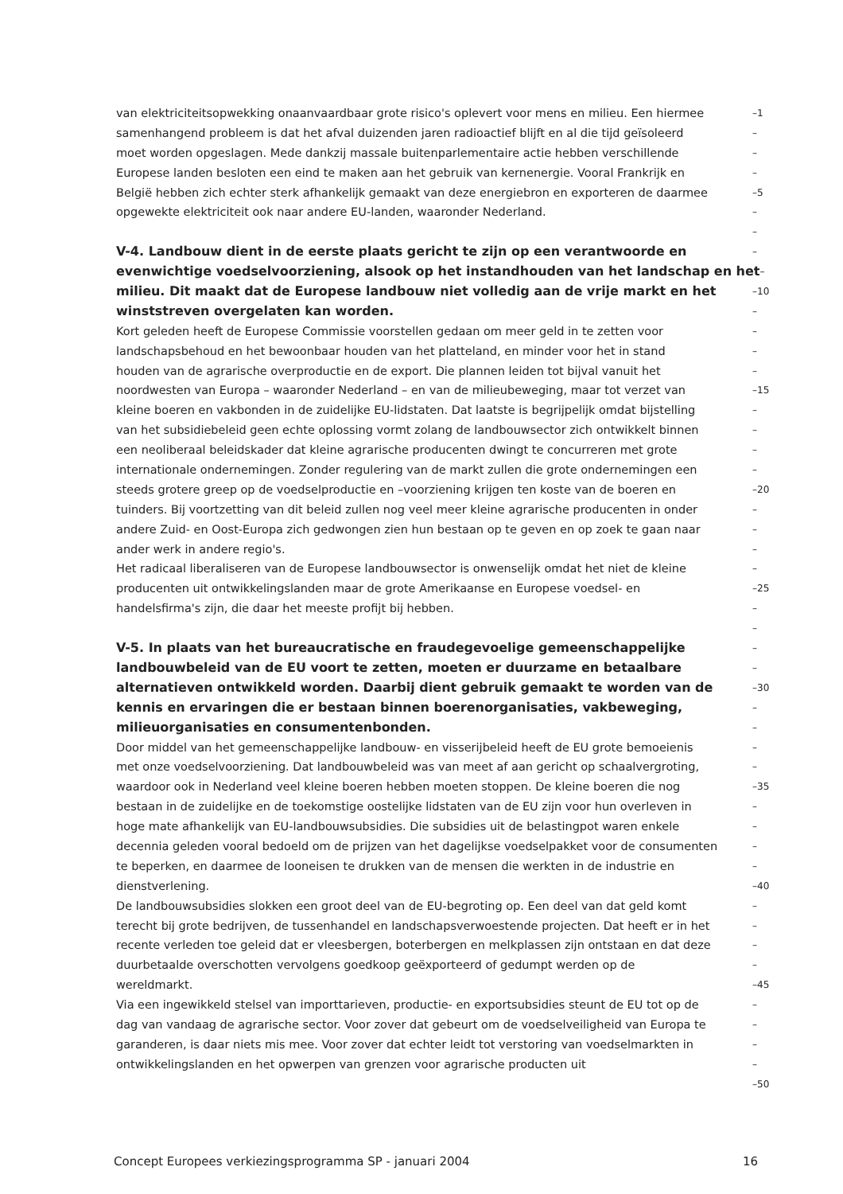van elektriciteitsopwekking onaanvaardbaar grote risico's oplevert voor mens en milieu. Een hiermee
–1
samenhangend probleem is dat het afval duizenden jaren radioactief blijft en al die tijd geïsoleerd
–
moet worden opgeslagen. Mede dankzij massale buitenparlementaire actie hebben verschillende
–
Europese landen besloten een eind te maken aan het gebruik van kernenergie. Vooral Frankrijk en
–
België hebben zich echter sterk afhankelijk gemaakt van deze energiebron en exporteren de daarmee
–5
opgewekte elektriciteit ook naar andere EU-landen, waaronder Nederland.
–
–
V-4. Landbouw dient in de eerste plaats gericht te zijn op een verantwoorde en
–
evenwichtige voedselvoorziening, alsook op het instandhouden van het landschap en het
–
milieu. Dit maakt dat de Europese landbouw niet volledig aan de vrije markt en het
–10
winststreven overgelaten kan worden.
–
Kort geleden heeft de Europese Commissie voorstellen gedaan om meer geld in te zetten voor
–
landschapsbehoud en het bewoonbaar houden van het platteland, en minder voor het in stand
–
houden van de agrarische overproductie en de export. Die plannen leiden tot bijval vanuit het
–
noordwesten van Europa – waaronder Nederland – en van de milieubeweging, maar tot verzet van
–15
kleine boeren en vakbonden in de zuidelijke EU-lidstaten. Dat laatste is begrijpelijk omdat bijstelling
–
van het subsidiebeleid geen echte oplossing vormt zolang de landbouwsector zich ontwikkelt binnen
–
een neoliberaal beleidskader dat kleine agrarische producenten dwingt te concurreren met grote
–
internationale ondernemingen. Zonder regulering van de markt zullen die grote ondernemingen een
–
steeds grotere greep op de voedselproductie en –voorziening krijgen ten koste van de boeren en
–20
tuinders. Bij voortzetting van dit beleid zullen nog veel meer kleine agrarische producenten in onder
–
andere Zuid- en Oost-Europa zich gedwongen zien hun bestaan op te geven en op zoek te gaan naar
–
ander werk in andere regio's.
–
Het radicaal liberaliseren van de Europese landbouwsector is onwenselijk omdat het niet de kleine
–
producenten uit ontwikkelingslanden maar de grote Amerikaanse en Europese voedsel- en
–25
handelsfirma's zijn, die daar het meeste profijt bij hebben.
–
–
V-5. In plaats van het bureaucratische en fraudegevoelige gemeenschappelijke
–
landbouwbeleid van de EU voort te zetten, moeten er duurzame en betaalbare
–
alternatieven ontwikkeld worden. Daarbij dient gebruik gemaakt te worden van de
–30
kennis en ervaringen die er bestaan binnen boerenorganisaties, vakbeweging,
–
milieuorganisaties en consumentenbonden.
–
Door middel van het gemeenschappelijke landbouw- en visserijbeleid heeft de EU grote bemoeienis
–
met onze voedselvoorziening. Dat landbouwbeleid was van meet af aan gericht op schaalvergroting,
–
waardoor ook in Nederland veel kleine boeren hebben moeten stoppen. De kleine boeren die nog
–35
bestaan in de zuidelijke en de toekomstige oostelijke lidstaten van de EU zijn voor hun overleven in
–
hoge mate afhankelijk van EU-landbouwsubsidies. Die subsidies uit de belastingpot waren enkele
–
decennia geleden vooral bedoeld om de prijzen van het dagelijkse voedselpakket voor de consumenten
–
te beperken, en daarmee de looneisen te drukken van de mensen die werkten in de industrie en
–
dienstverlening.
–40
De landbouwsubsidies slokken een groot deel van de EU-begroting op. Een deel van dat geld komt
–
terecht bij grote bedrijven, de tussenhandel en landschapsverwoestende projecten. Dat heeft er in het
–
recente verleden toe geleid dat er vleesbergen, boterbergen en melkplassen zijn ontstaan en dat deze
–
duurbetaalde overschotten vervolgens goedkoop geëxporteerd of gedumpt werden op de
–
wereldmarkt.
–45
Via een ingewikkeld stelsel van importtarieven, productie- en exportsubsidies steunt de EU tot op de
–
dag van vandaag de agrarische sector. Voor zover dat gebeurt om de voedselveiligheid van Europa te
–
garanderen, is daar niets mis mee. Voor zover dat echter leidt tot verstoring van voedselmarkten in
–
ontwikkelingslanden en het opwerpen van grenzen voor agrarische producten uit
–
–50
Concept Europees verkiezingsprogramma SP - januari 2004 16